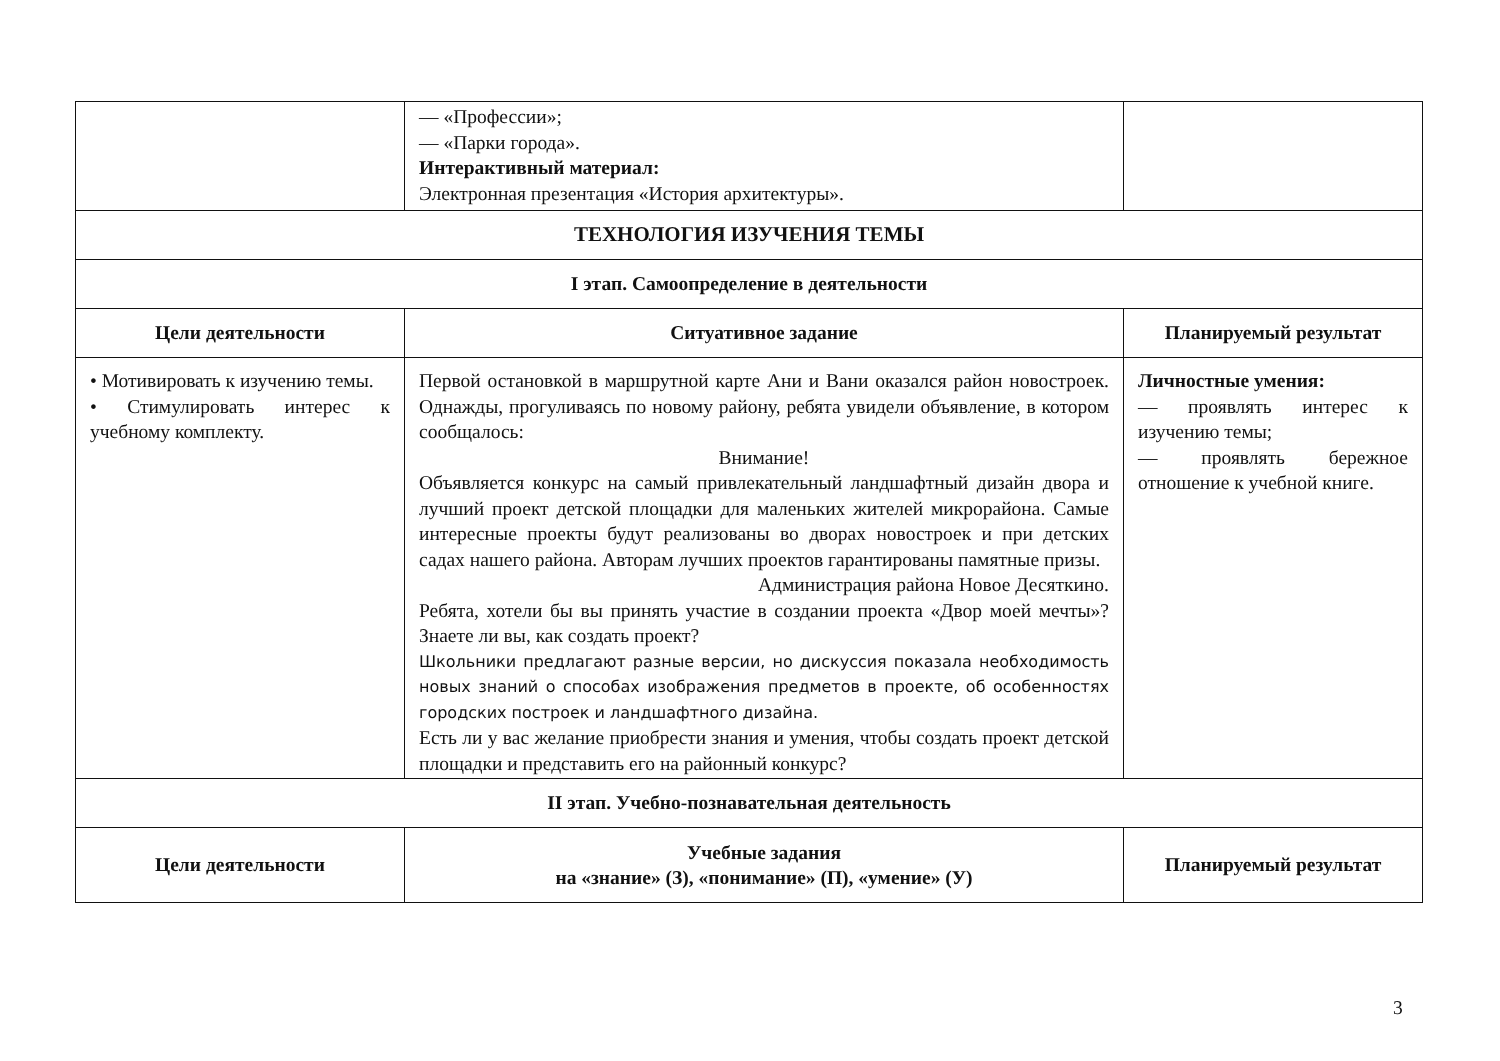| | — «Профессии»; — «Парки города». Интерактивный материал: Электронная презентация «История архитектуры». | |
| ТЕХНОЛОГИЯ ИЗУЧЕНИЯ ТЕМЫ | | |
| I этап. Самоопределение в деятельности | | |
| Цели деятельности | Ситуативное задание | Планируемый результат |
| • Мотивировать к изучению темы. • Стимулировать интерес к учебному комплекту. | Первой остановкой в маршрутной карте Ани и Вани оказался район новостроек. Однажды, прогуливаясь по новому району, ребята увидели объявление, в котором сообщалось: Внимание! Объявляется конкурс на самый привлекательный ландшафтный дизайн двора и лучший проект детской площадки для маленьких жителей микрорайона. Самые интересные проекты будут реализованы во дворах новостроек и при детских садах нашего района. Авторам лучших проектов гарантированы памятные призы. Администрация района Новое Десяткино. Ребята, хотели бы вы принять участие в создании проекта «Двор моей мечты»? Знаете ли вы, как создать проект? Школьники предлагают разные версии, но дискуссия показала необходимость новых знаний о способах изображения предметов в проекте, об особенностях городских построек и ландшафтного дизайна. Есть ли у вас желание приобрести знания и умения, чтобы создать проект детской площадки и представить его на районный конкурс? | Личностные умения: — проявлять интерес к изучению темы; — проявлять бережное отношение к учебной книге. |
| II этап. Учебно-познавательная деятельность | | |
| Цели деятельности | Учебные задания на «знание» (З), «понимание» (П), «умение» (У) | Планируемый результат |
3